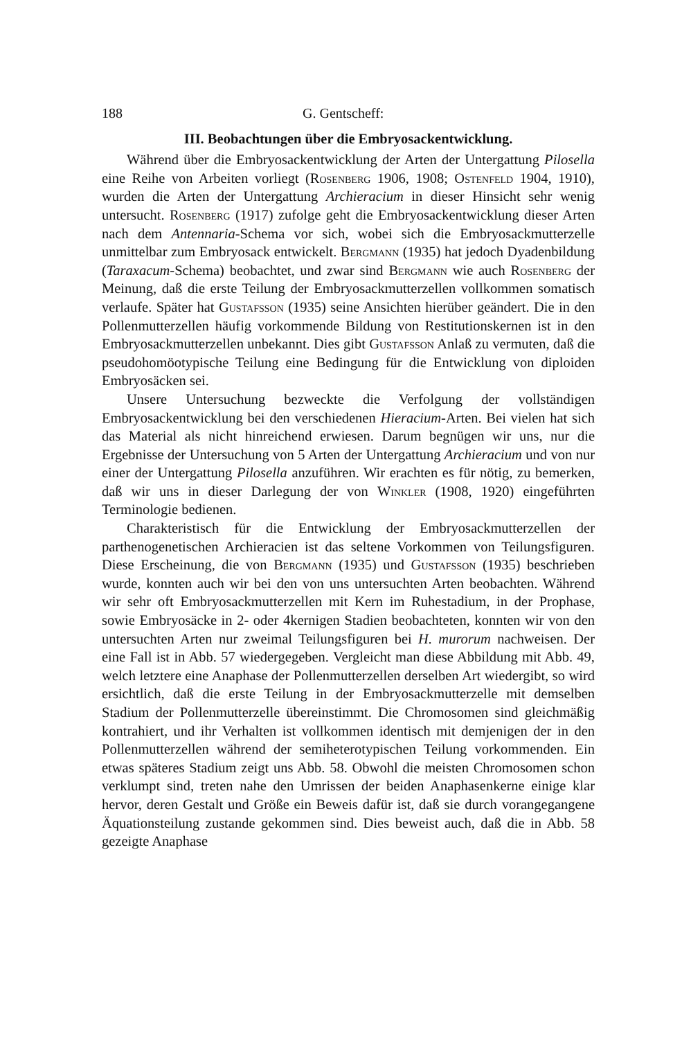188 G. Gentscheff:
III. Beobachtungen über die Embryosackentwicklung.
Während über die Embryosackentwicklung der Arten der Untergattung Pilosella eine Reihe von Arbeiten vorliegt (Rosenberg 1906, 1908; Ostenfeld 1904, 1910), wurden die Arten der Untergattung Archieracium in dieser Hinsicht sehr wenig untersucht. Rosenberg (1917) zufolge geht die Embryosackentwicklung dieser Arten nach dem Antennaria-Schema vor sich, wobei sich die Embryosackmutterzelle unmittelbar zum Embryosack entwickelt. Bergmann (1935) hat jedoch Dyadenbildung (Taraxacum-Schema) beobachtet, und zwar sind Bergmann wie auch Rosenberg der Meinung, daß die erste Teilung der Embryosackmutterzellen vollkommen somatisch verlaufe. Später hat Gustafsson (1935) seine Ansichten hierüber geändert. Die in den Pollenmutterzellen häufig vorkommende Bildung von Restitutionskernen ist in den Embryosackmutterzellen unbekannt. Dies gibt Gustafsson Anlaß zu vermuten, daß die pseudohomöotypische Teilung eine Bedingung für die Entwicklung von diploiden Embryosäcken sei.
Unsere Untersuchung bezweckte die Verfolgung der vollständigen Embryosackentwicklung bei den verschiedenen Hieracium-Arten. Bei vielen hat sich das Material als nicht hinreichend erwiesen. Darum begnügen wir uns, nur die Ergebnisse der Untersuchung von 5 Arten der Untergattung Archieracium und von nur einer der Untergattung Pilosella anzuführen. Wir erachten es für nötig, zu bemerken, daß wir uns in dieser Darlegung der von Winkler (1908, 1920) eingeführten Terminologie bedienen.
Charakteristisch für die Entwicklung der Embryosackmutterzellen der parthenogenetischen Archieracien ist das seltene Vorkommen von Teilungsfiguren. Diese Erscheinung, die von Bergmann (1935) und Gustafsson (1935) beschrieben wurde, konnten auch wir bei den von uns untersuchten Arten beobachten. Während wir sehr oft Embryosackmutterzellen mit Kern im Ruhestadium, in der Prophase, sowie Embryosäcke in 2- oder 4kernigen Stadien beobachteten, konnten wir von den untersuchten Arten nur zweimal Teilungsfiguren bei H. murorum nachweisen. Der eine Fall ist in Abb. 57 wiedergegeben. Vergleicht man diese Abbildung mit Abb. 49, welch letztere eine Anaphase der Pollenmutterzellen derselben Art wiedergibt, so wird ersichtlich, daß die erste Teilung in der Embryosackmutterzelle mit demselben Stadium der Pollenmutterzelle übereinstimmt. Die Chromosomen sind gleichmäßig kontrahiert, und ihr Verhalten ist vollkommen identisch mit demjenigen der in den Pollenmutterzellen während der semiheterotypischen Teilung vorkommenden. Ein etwas späteres Stadium zeigt uns Abb. 58. Obwohl die meisten Chromosomen schon verklumpt sind, treten nahe den Umrissen der beiden Anaphasenkerne einige klar hervor, deren Gestalt und Größe ein Beweis dafür ist, daß sie durch vorangegangene Äquationsteilung zustande gekommen sind. Dies beweist auch, daß die in Abb. 58 gezeigte Anaphase